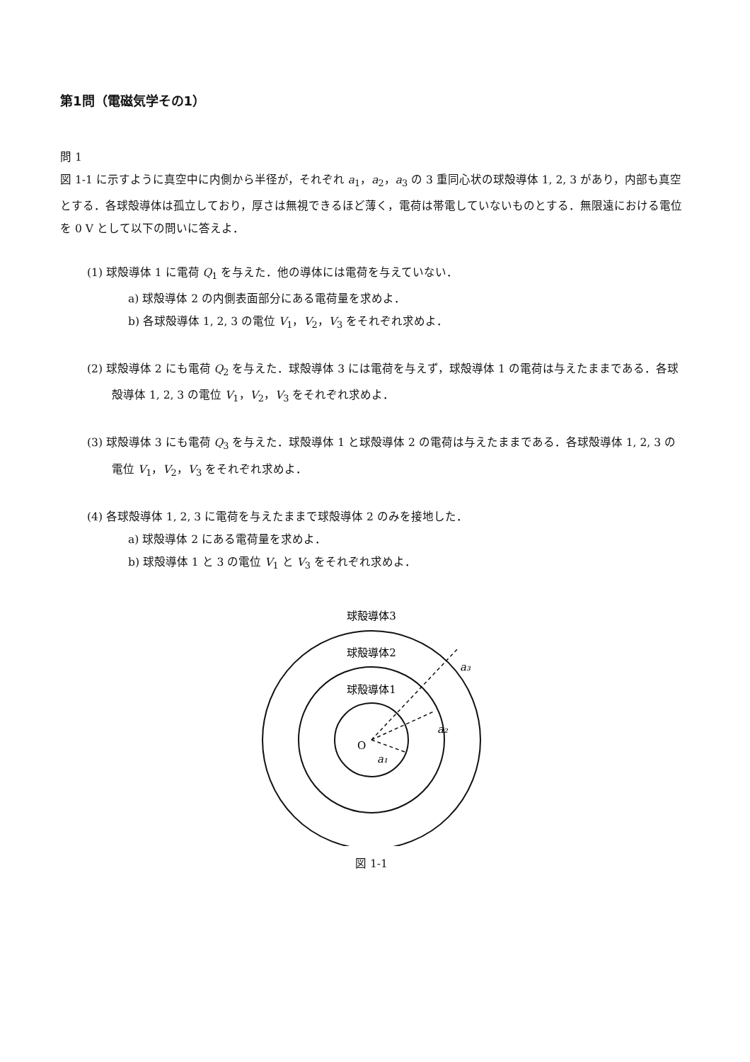第1問（電磁気学その1）
問 1
図 1-1 に示すように真空中に内側から半径が，それぞれ a<sub>1</sub>，a<sub>2</sub>，a<sub>3</sub> の 3 重同心状の球殻導体 1, 2, 3 があり，内部も真空とする．各球殻導体は孤立しており，厚さは無視できるほど薄く，電荷は帯電していないものとする．無限遠における電位を 0 V として以下の問いに答えよ．
(1) 球殻導体 1 に電荷 Q<sub>1</sub> を与えた．他の導体には電荷を与えていない．
a) 球殻導体 2 の内側表面部分にある電荷量を求めよ．
b) 各球殻導体 1, 2, 3 の電位 V<sub>1</sub>，V<sub>2</sub>，V<sub>3</sub> をそれぞれ求めよ．
(2) 球殻導体 2 にも電荷 Q<sub>2</sub> を与えた．球殻導体 3 には電荷を与えず，球殻導体 1 の電荷は与えたままである．各球殻導体 1, 2, 3 の電位 V<sub>1</sub>，V<sub>2</sub>，V<sub>3</sub> をそれぞれ求めよ．
(3) 球殻導体 3 にも電荷 Q<sub>3</sub> を与えた．球殻導体 1 と球殻導体 2 の電荷は与えたままである．各球殻導体 1, 2, 3 の電位 V<sub>1</sub>，V<sub>2</sub>，V<sub>3</sub> をそれぞれ求めよ．
(4) 各球殻導体 1, 2, 3 に電荷を与えたままで球殻導体 2 のみを接地した．
a) 球殻導体 2 にある電荷量を求めよ．
b) 球殻導体 1 と 3 の電位 V<sub>1</sub> と V<sub>3</sub> をそれぞれ求めよ．
球殻導体3
球殻導体2
球殻導体1
O
a₃
a₂
a₁
図 1-1